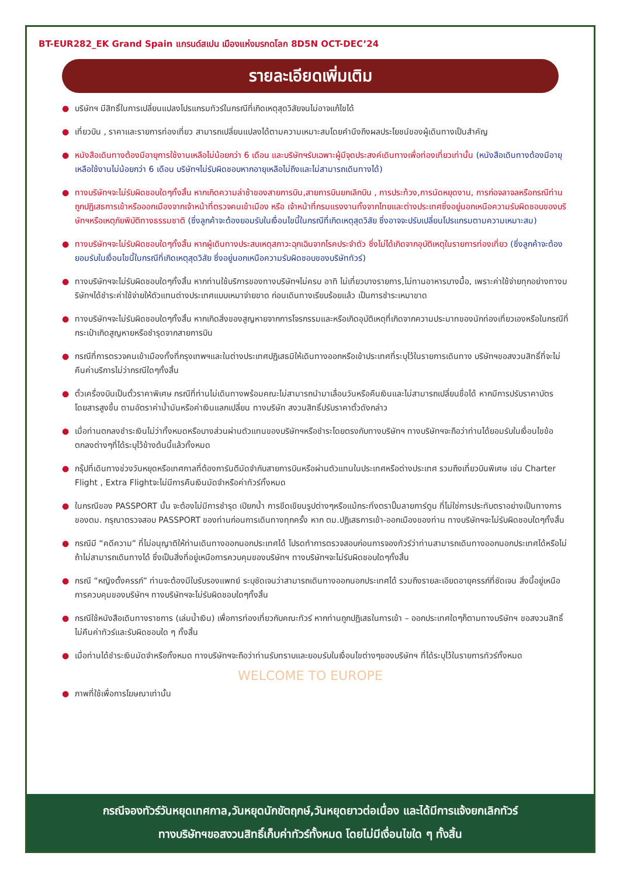BT-EUR282_EK Grand Spain แกรนด์สเปน เมืองแห่งมรกดโลก 8D5N OCT-DEC’24
รายละเอียดเพิ่มเติม
● บริษัทฯ มีสิทธิ์ในการเปลี่ยนแปลงโปรแกรมทัวร์ในกรณีที่เกิดเหตุสุดวิสัยจนไม่อาจแก้ไขได้
● เที่ยวบิน , ราคาและรายการท่องเที่ยว สามารถเปลี่ยนแปลงได้ตามความเหมาะสมโดยคำนึงถึงผลประโยชน์ของผู้เดินทางเป็นสำคัญ
● หนังสือเดินทางต้องมีอายุการใช้งานเหลือไม่น้อยกว่า 6 เดือน และบริษัทฯรับเฉพาะผู้มีจุดประสงค์เดินทางเพื่อท่องเที่ยวเท่านั้น (หนังสือเดินทางต้องมีอายุเหลือใช้งานไม่น้อยกว่า 6 เดือน บริษัทฯไม่รับผิดชอบหากอายุเหลือไม่ถึงและไม่สามารถเดินทางได้)
● ทางบริษัทฯจะไม่รับผิดชอบใดๆทั้งสิ้น หากเกิดความล่าช้าของสายการบิน,สายการบินยกเลิกบิน , การประท้วง,การนัดหยุดงาน, การก่อจลาจลหรือกรณีท่านถูกปฏิเสธการเข้าหรือออกเมืองจากเจ้าหน้าที่ตรวจคนเข้าเมือง หรือ เจ้าหน้าที่กรมแรงงานทั้งจากไทยและต่างประเทศซึ่งอยู่นอกเหนือความรับผิดชอบของบริษัทฯหรือเหตุภัยพิบัติทางธรรมชาติ (ซึ่งลูกค้าจะต้องยอมรับในเงื่อนไขนี้ในกรณีที่เกิดเหตุสุดวิสัย ซึ่งอาจจะปรับเปลี่ยนโปรแกรมตามความเหมาะสม)
● ทางบริษัทฯจะไม่รับผิดชอบใดๆทั้งสิ้น หากผู้เดินทางประสบเหตุสภาวะฉุกเฉินจากโรคประจำตัว ซึ่งไม่ได้เกิดจากอุบัติเหตุในรายการท่องเที่ยว (ซึ่งลูกค้าจะต้องยอมรับในเงื่อนไขนี้ในกรณีที่เกิดเหตุสุดวิสัย ซึ่งอยู่นอกเหนือความรับผิดชอบของบริษัททัวร์)
● ทางบริษัทฯจะไม่รับผิดชอบใดๆทั้งสิ้น หากท่านใช้บริการของทางบริษัทฯไม่ครบ อาทิ ไม่เที่ยวบางรายการ,ไม่ทานอาหารบางมื้อ, เพราะค่าใช้จ่ายทุกอย่างทางบริษัทฯได้ชำระค่าใช้จ่ายให้ตัวแทนต่างประเทศแบบเหมาจ่ายขาด ก่อนเดินทางเรียบร้อยแล้ว เป็นการชำระเหมาขาด
● ทางบริษัทฯจะไม่รับผิดชอบใดๆทั้งสิ้น หากเกิดสิ่งของสูญหายจากการโจรกรรมและหรือเกิดอุบัติเหตุที่เกิดจากความประมาทของนักท่องเที่ยวเองหรือในกรณีที่กระเป๋าเกิดสูญหายหรือชำรุดจากสายการบิน
● กรณีที่การตรวจคนเข้าเมืองทั้งที่กรุงเทพฯและในต่างประเทศปฏิเสธมิให้เดินทางออกหรือเข้าประเทศที่ระบุไว้ในรายการเดินทาง บริษัทฯขอสงวนสิทธิ์ที่จะไม่คืนค่าบริการไม่ว่ากรณีใดๆทั้งสิ้น
● ตั๋วเครื่องบินเป็นตั๋วราคาพิเศษ กรณีที่ท่านไม่เดินทางพร้อมคณะไม่สามารถนำมาเลื่อนวันหรือคืนเงินและไม่สามารถเปลี่ยนชื่อได้ หากมีการปรับราคาบัตรโดยสารสูงขึ้น ตามอัตราค่าน้ำมันหรือค่าเงินแลกเปลี่ยน ทางบริษัท สงวนสิทธิ์ปรับราคาตั๋วดังกล่าว
● เมื่อท่านตกลงชำระเงินไม่ว่าทั้งหมดหรือบางส่วนผ่านตัวแทนของบริษัทฯหรือชำระโดยตรงกับทางบริษัทฯ ทางบริษัทฯจะถือว่าท่านได้ยอมรับในเงื่อนไขข้อตกลงต่างๆที่ได้ระบุไว้ข้างต้นนี้แล้วทั้งหมด
● กรุ๊ปที่เดินทางช่วงวันหยุดหรือเทศกาลที่ต้องการันตีมัดจำกับสายการบินหรือผ่านตัวแทนในประเทศหรือต่างประเทศ รวมถึงเที่ยวบินพิเศษ เช่น Charter Flight , Extra Flightจะไม่มีการคืนเงินมัดจำหรือค่าทัวร์ทั้งหมด
● ในกรณีของ PASSPORT นั้น จะต้องไม่มีการชำรุด เปียกน้ำ การขีดเขียนรูปต่างๆหรือแม้กระทั่งตราปั๊มลายการ์ตูน ที่ไม่ใช่การประทับตราอย่างเป็นทางการของตม. กรุณาตรวจสอบ PASSPORT ของท่านก่อนการเดินทางทุกครั้ง หาก ตม.ปฏิเสธการเข้า-ออกเมืองของท่าน ทางบริษัทฯจะไม่รับผิดชอบใดๆทั้งสิ้น
● กรณีมี “คดีความ” ที่ไม่อนุญาติให้ท่านเดินทางออกนอกประเทศได้ โปรดทำการตรวจสอบก่อนการจองทัวร์ว่าท่านสามารถเดินทางออกนอกประเทศได้หรือไม่ ถ้าไม่สามารถเดินทางได้ ซึ่งเป็นสิ่งที่อยู่เหนือการควบคุมของบริษัทฯ ทางบริษัทฯจะไม่รับผิดชอบใดๆทั้งสิ้น
● กรณี “หญิงตั้งครรภ์” ท่านจะต้องมีใบรับรองแพทย์ ระบุชัดเจนว่าสามารถเดินทางออกนอกประเทศได้ รวมถึงรายละเอียดอายุครรภ์ที่ชัดเจน สิ่งนี้อยู่เหนือการควบคุมของบริษัทฯ ทางบริษัทฯจะไม่รับผิดชอบใดๆทั้งสิ้น
● กรณีใช้หนังสือเดินทางราชการ (เล่มน้ำเงิน) เพื่อการท่องเที่ยวกับคณะทัวร์ หากท่านถูกปฏิเสธในการเข้า – ออกประเทศใดๆก็ตามทางบริษัทฯ ขอสงวนสิทธิ์ไม่คืนค่าทัวร์และรับผิดชอบใด ๆ ทั้งสิ้น
● เมื่อท่านได้ชำระเงินมัดจำหรือทั้งหมด ทางบริษัทฯจะถือว่าท่านรับทราบและยอมรับในเงื่อนไขต่างๆของบริษัทฯ ที่ได้ระบุไว้ในรายการทัวร์ทั้งหมด
WELCOME TO EUROPE
● ภาพที่ใช้เพื่อการโฆษณาเท่านั้น
กรณีจองทัวร์วันหยุดเทศกาล,วันหยุดนักขัตฤกษ์,วันหยุดยาวต่อเนื่อง และได้มีการแจ้งยกเลิกทัวร์
ทางบริษัทฯขอสงวนสิทธิ์เก็บค่าทัวร์ทั้งหมด โดยไม่มีเงื่อนไขใด ๆ ทั้งสิ้น